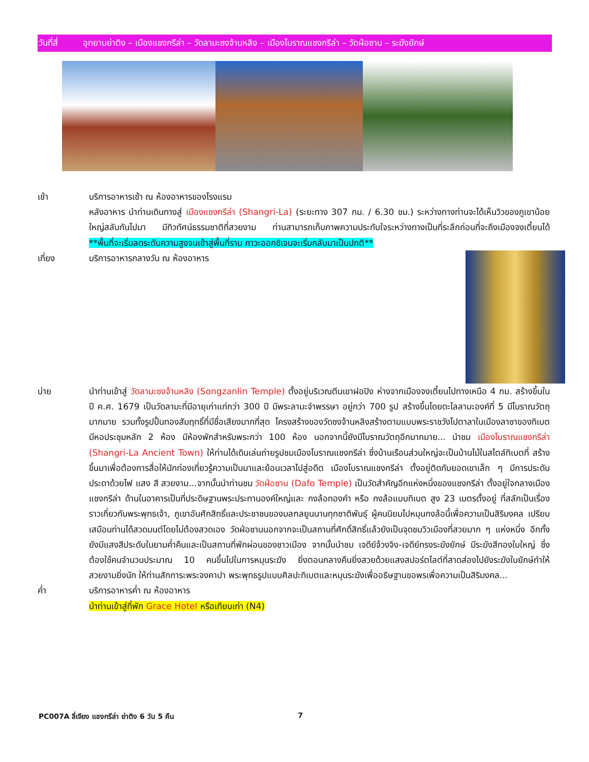วันที่สี่ อุทยานย่าติง – เมืองแชงกรีล่า – วัดลามะซงจ้านหลิง – เมืองโบราณแชงกรีล่า – วัดฝ่อซาน – ระฆังยักษ์
เช้า บริการอาหารเช้า ณ ห้องอาหารของโรงแรม
หลังอาหาร นำท่านเดินทางสู่ เมืองแชงกรีล่า (Shangri-La) (ระยะทาง 307 กม. / 6.30 ชม.) ระหว่างทางท่านจะได้เห็นวิวของภูเขาน้อยใหญ่สลับกันไปมา มีทิวทัศน์ธรรมชาติที่สวยงาม ท่านสามารถเก็บภาพความประทับใจระหว่างทางเป็นที่ระลึกก่อนที่จะถึงเมืองจงเตี้ยนได้ **พื้นที่จะเริ่มลดระดับความสูงจนเข้าสู่พื้นที่ราบ ภาวะออกซิเจนจะเริ่มกลับมาเป็นปกติ**
เที่ยง บริการอาหารกลางวัน ณ ห้องอาหาร
บ่าย นำท่านเข้าสู่ วัดลามะซงจ้านหลิง (Songzanlin Temple) ตั้งอยู่บริเวณตีนเขาฝอปิง ห่างจากเมืองจงเตี้ยนไปทางเหนือ 4 กม. สร้างขึ้นในปี ค.ศ. 1679 เป็นวัดลามะที่มีอายุเก่าแก่กว่า 300 ปี มีพระลามะจำพรรษา อยู่กว่า 700 รูป สร้างขึ้นโดยดะไลลามะองค์ที่ 5 มีโบราณวัตถุมากมาย รวมทั้งรูปปั้นทองสัมฤทธิ์ที่มีชื่อเสียงมากที่สุด โครงสร้างของวัดซงจ้านหลิงสร้างตามแบบพระราชวังโปตาลาในเมืองลาซาของทิเบต มีหอประชุมหลัก 2 ห้อง มีห้องพักสำหรับพระกว่า 100 ห้อง นอกจากนี้ยังมีโบราณวัตถุอีกมากมาย... นำชม เมืองโบราณแชงกรีล่า (Shangri-La Ancient Town) ให้ท่านได้เดินเล่นถ่ายรูปชมเมืองโบราณแชงกรีล่า ซึ่งบ้านเรือนส่วนใหญ่จะเป็นบ้านไม้ในสไตล์ทิเบตที่ สร้างขึ้นมาเพื่อต้องการสื่อให้นักท่องเที่ยวรู้ความเป็นมาและย้อนเวลาไปสู่อดีต เมืองโบราณแชงกรีล่า ตั้งอยู่ติดกับยอดเขาเล็ก ๆ มีการประดับประดาด้วยไฟ แสง สี สวยงาม...จากนั้นนำท่านชม วัดฝ่อซาน (Dafo Temple) เป็นวัดสำคัญอีกแห่งหนึ่งของแชงกรีล่า ตั้งอยู่ใจกลางเมืองแชงกรีล่า ด้านในอาคารเป็นที่ประดิษฐานพระประทานองค์ใหญ่และ กงล้อทองคำ หรือ กงล้อแบบทิเบต สูง 23 เมตรตั้งอยู่ ที่สลักเป็นเรื่องราวเกี่ยวกับพระพุทธเจ้า, ภูเขาอันศักสิทธิ์และประชาชนของมลฑลยูนนานทุกชาติพันธุ์ ผู้คนนิยมไปหมุนกงล้อนี้เพื่อความเป็นสิริมงคล เปรียบเสมือนท่านได้สวดมนต์โดยไม่ต้องสวดเอง วัดฝ่อซานนอกจากจะเป็นสถานที่ศักดิ์สิทธิ์แล้วยังเป็นจุดชมวิวเมืองที่สวยมาก ๆ แห่งหนึ่ง อีกทั้งยังมีแสงสีประดับในยามค่ำคืนและเป็นสถานที่พักผ่อนของชาวเมือง จากนั้นนำชม เจดีย์จ้วงจิง-เจดีย์ทรงระฆังยักษ์ มีระฆังสีทองใบใหญ่ ซึ่งต้องใช้คนจำนวนประมาณ 10 คนขึ้นไปในการหมุนระฆัง ยิ่งตอนกลางคืนยิ่งสวยด้วยแสงสปอร์ตไลต์ที่สาดส่องไปยังระฆังใบยักษ์ทำให้สวยงามยิ่งนัก ให้ท่านสักการะพระจงคาปา พระพุทธรูปแบบศิลปะทิเบตและหมุนระฆังเพื่ออธิษฐานขอพรเพื่อความเป็นสิริมงคล...
ค่ำ บริการอาหารค่ำ ณ ห้องอาหาร
นำท่านเข้าสู่ที่พัก Grace Hotel หรือเทียบเท่า (N4)
PC007A ลี่เจียง แชงกรีล่า ย่าติง 6 วัน 5 คืน 7